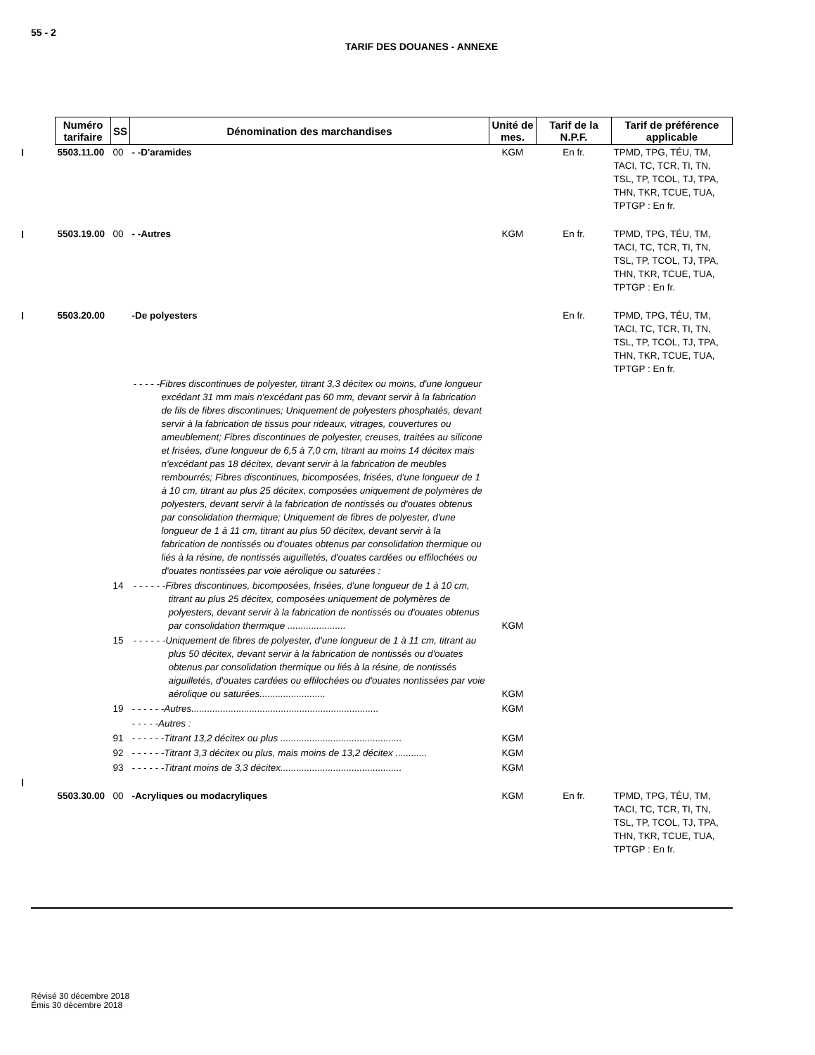55 - 2
TARIF DES DOUANES - ANNEXE
| Numéro tarifaire | SS | Dénomination des marchandises | Unité de mes. | Tarif de la N.P.F. | Tarif de préférence applicable |
| --- | --- | --- | --- | --- | --- |
| 5503.11.00 | 00 | - -D'aramides | KGM | En fr. | TPMD, TPG, TÉU, TM, TACI, TC, TCR, TI, TN, TSL, TP, TCOL, TJ, TPA, THN, TKR, TCUE, TUA, TPTGP : En fr. |
| 5503.19.00 | 00 | - -Autres | KGM | En fr. | TPMD, TPG, TÉU, TM, TACI, TC, TCR, TI, TN, TSL, TP, TCOL, TJ, TPA, THN, TKR, TCUE, TUA, TPTGP : En fr. |
| 5503.20.00 | | -De polyesters | | En fr. | TPMD, TPG, TÉU, TM, TACI, TC, TCR, TI, TN, TSL, TP, TCOL, TJ, TPA, THN, TKR, TCUE, TUA, TPTGP : En fr. |
| | | - - - - -Fibres discontinues de polyester, titrant 3,3 décitex ou moins, d'une longueur excédant 31 mm mais n'excédant pas 60 mm, devant servir à la fabrication de fils de fibres discontinues; Uniquement de polyesters phosphatés, devant servir à la fabrication de tissus pour rideaux, vitrages, couvertures ou ameublement; Fibres discontinues de polyester, creuses, traitées au silicone et frisées, d'une longueur de 6,5 à 7,0 cm, titrant au moins 14 décitex mais n'excédant pas 18 décitex, devant servir à la fabrication de meubles rembourrés; Fibres discontinues, bicomposées, frisées, d'une longueur de 1 à 10 cm, titrant au plus 25 décitex, composées uniquement de polymères de polyesters, devant servir à la fabrication de nontissés ou d'ouates obtenus par consolidation thermique; Uniquement de fibres de polyester, d'une longueur de 1 à 11 cm, titrant au plus 50 décitex, devant servir à la fabrication de nontissés ou d'ouates obtenus par consolidation thermique ou liés à la résine, de nontissés aiguilletés, d'ouates cardées ou effilochées ou d'ouates nontissées par voie aérolique ou saturées : | | | |
| | 14 | - - - - - -Fibres discontinues, bicomposées, frisées, d'une longueur de 1 à 10 cm, titrant au plus 25 décitex, composées uniquement de polymères de polyesters, devant servir à la fabrication de nontissés ou d'ouates obtenus par consolidation thermique ...................... | KGM | | |
| | 15 | - - - - - -Uniquement de fibres de polyester, d'une longueur de 1 à 11 cm, titrant au plus 50 décitex, devant servir à la fabrication de nontissés ou d'ouates obtenus par consolidation thermique ou liés à la résine, de nontissés aiguilletés, d'ouates cardées ou effilochées ou d'ouates nontissées par voie aérolique ou saturées......................... | KGM | | |
| | 19 | - - - - - -Autres....................................................................... | KGM | | |
| | | - - - - -Autres : | | | |
| | 91 | - - - - - -Titrant 13,2 décitex ou plus .............................................. | KGM | | |
| | 92 | - - - - - -Titrant 3,3 décitex ou plus, mais moins de 13,2 décitex ............ | KGM | | |
| | 93 | - - - - - -Titrant moins de 3,3 décitex.............................................. | KGM | | |
| 5503.30.00 | 00 | -Acryliques ou modacryliques | KGM | En fr. | TPMD, TPG, TÉU, TM, TACI, TC, TCR, TI, TN, TSL, TP, TCOL, TJ, TPA, THN, TKR, TCUE, TUA, TPTGP : En fr. |
Révisé 30 décembre 2018
Émis 30 décembre 2018